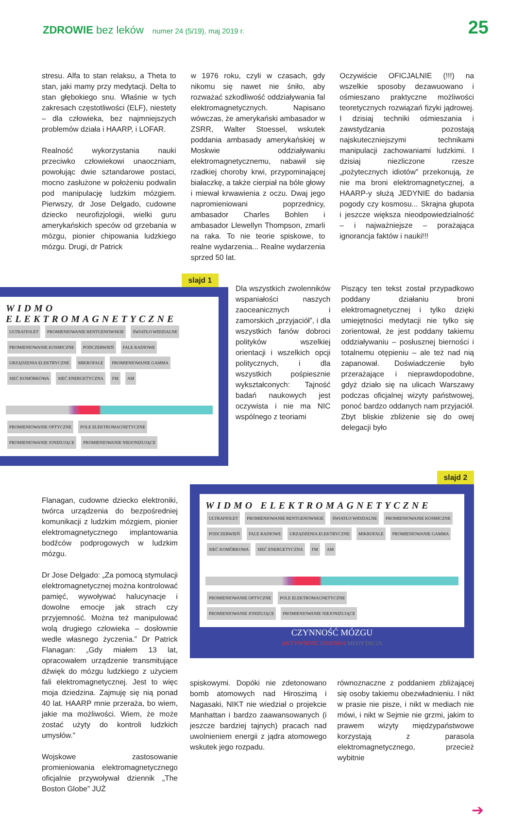ZDROWIE bez leków
numer 24 (5/19), maj 2019 r.
25
stresu. Alfa to stan relaksu, a Theta to stan, jaki mamy przy medytacji. Delta to stan głębokiego snu. Właśnie w tych zakresach częstotliwości (ELF), niestety – dla człowieka, bez najmniejszych problemów działa i HAARP, i LOFAR.
Realność wykorzystania nauki przeciwko człowiekowi unaoczniam, powołując dwie sztandarowe postaci, mocno zasłużone w położeniu podwalin pod manipulację ludzkim mózgiem. Pierwszy, dr Jose Delgado, cudowne dziecko neurofizjologii, wielki guru amerykańskich speców od grzebania w mózgu, pionier chipowania ludzkiego mózgu. Drugi, dr Patrick
w 1976 roku, czyli w czasach, gdy nikomu się nawet nie śniło, aby rozważać szkodliwość oddziaływania fal elektromagnetycznych. Napisano wówczas, że amerykański ambasador w ZSRR, Walter Stoessel, wskutek poddania ambasady amerykańskiej w Moskwie oddziaływaniu elektromagnetycznemu, nabawił się rzadkiej choroby krwi, przypominającej białaczkę, a także cierpiał na bóle głowy i miewał krwawienia z oczu. Dwaj jego napromieniowani poprzednicy, ambasador Charles Bohlen i ambasador Llewellyn Thompson, zmarli na raka. To nie teorie spiskowe, to realne wydarzenia... Realne wydarzenia sprzed 50 lat.
Oczywiście OFICJALNIE (!!!) na wszelkie sposoby dezawuowano i ośmieszano praktyczne możliwości teoretycznych rozwiązań fizyki jądrowej. I dzisiaj techniki ośmieszania i zawstydzania pozostają najskuteczniejszymi technikami manipulacji zachowaniami ludzkimi. I dzisiaj niezliczone rzesze „pożytecznych idiotów” przekonują, że nie ma broni elektromagnetycznej, a HAARP-y służą JEDYNIE do badania pogody czy kosmosu... Skrajna głupota i jeszcze większa nieodpowiedzialność – i najważniejsze – porażająca ignorancja faktów i nauki!!!
slajd 1
WIDMO ELEKTROMAGNETYCZNE
ULTRAFIOLET PROMIENIOWANIE RENTGENOWSKIE ŚWIATŁO WIDZIALNE PROMIENIOWANIE KOSMICZNE PODCZERWIEŃ FALE RADIOWE URZĄDZENIA ELEKTRYCZNE MIKROFALE PROMIENIOWANIE GAMMA SIEĆ KOMÓRKOWA SIEĆ ENERGETYCZNA FM AM PROMIENIOWANIE OPTYCZNE POLE ELEKTROMAGNETYCZNE
PROMIENIOWANIE JONIZUJĄCE PROMIENIOWANIE NIEJONIZUJĄCE
Dla wszystkich zwolenników wspaniałości naszych zaoceanicznych i zamorskich „przyjaciół”, i dla wszystkich fanów dobroci polityków wszelkiej orientacji i wszelkich opcji politycznych, i dla wszystkich pośpiesznie wykształconych: Tajność badań naukowych jest oczywista i nie ma NIC wspólnego z teoriami
Piszący ten tekst został przypadkowo poddany działaniu broni elektromagnetycznej i tylko dzięki umiejętności medytacji nie tylko się zorientował, że jest poddany takiemu oddziaływaniu – posłusznej bierności i totalnemu otępieniu – ale też nad nią zapanował. Doświadczenie było przerażające i nieprawdopodobne, gdyż działo się na ulicach Warszawy podczas oficjalnej wizyty państwowej, ponoć bardzo oddanych nam przyjaciół. Zbyt bliskie zbliżenie się do owej delegacji było
Flanagan, cudowne dziecko elektroniki, twórca urządzenia do bezpośredniej komunikacji z ludzkim mózgiem, pionier elektromagnetycznego implantowania bodźców podprogowych w ludzkim mózgu.
Dr Jose Delgado: „Za pomocą stymulacji elektromagnetycznej można kontrolować pamięć, wywoływać halucynacje i dowolne emocje jak strach czy przyjemność. Można też manipulować wolą drugiego człowieka – dosłownie wedle własnego życzenia.” Dr Patrick Flanagan: „Gdy miałem 13 lat, opracowałem urządzenie transmitujące dźwięk do mózgu ludzkiego z użyciem fali elektromagnetycznej. Jest to więc moja dziedzina. Zajmuję się nią ponad 40 lat. HAARP mnie przeraża, bo wiem, jakie ma możliwości. Wiem, że może zostać użyty do kontroli ludzkich umysłów.”
Wojskowe zastosowanie promieniowania elektromagnetycznego oficjalnie przywoływał dziennik „The Boston Globe” JUŻ
slajd 2
WIDMO ELEKTROMAGNETYCZNE
ULTRAFIOLET PROMIENIOWANIE RENTGENOWSKIE ŚWIATŁO WIDZIALNE PROMIENIOWANIE KOSMICZNE PODCZERWIEŃ FALE RADIOWE URZĄDZENIA ELEKTRYCZNE MIKROFALE PROMIENIOWANIE GAMMA SIEĆ KOMÓRKOWA SIEĆ ENERGETYCZNA FM AM PROMIENIOWANIE OPTYCZNE POLE ELEKTROMAGNETYCZNE
PROMIENIOWANIE JONIZUJĄCE PROMIENIOWANIE NIEJONIZUJĄCE
CZYNNOŚĆ MÓZGU
AKTYWNOŚĆ DZIENNA MEDYTACJA
spiskowymi. Dopóki nie zdetonowano bomb atomowych nad Hiroszimą i Nagasaki, NIKT nie wiedział o projekcie Manhattan i bardzo zaawansowanych (i jeszcze bardziej tajnych) pracach nad uwolnieniem energii z jądra atomowego wskutek jego rozpadu.
równoznaczne z poddaniem zbliżającej się osoby takiemu obezwładnieniu. I nikt w prasie nie pisze, i nikt w mediach nie mówi, i nikt w Sejmie nie grzmi, jakim to prawem wizyty międzypaństwowe korzystają z parasola elektromagnetycznego, przecież wybitnie
➔